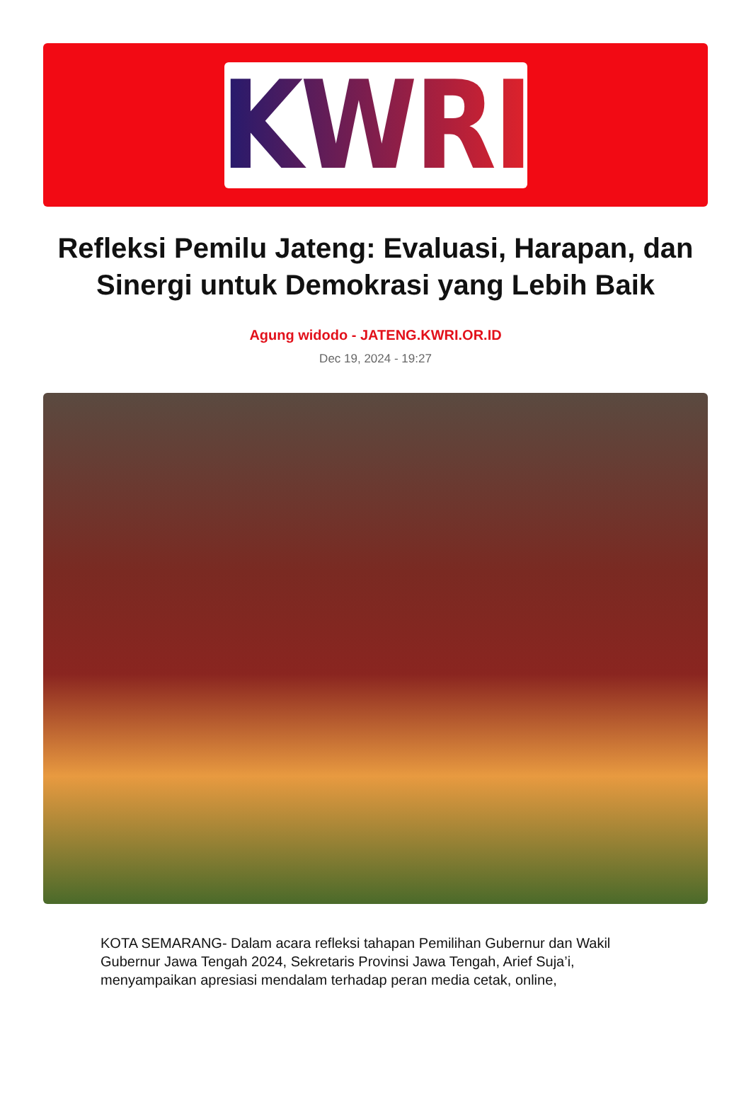KWRI
Refleksi Pemilu Jateng: Evaluasi, Harapan, dan Sinergi untuk Demokrasi yang Lebih Baik
Agung widodo - JATENG.KWRI.OR.ID
Dec 19, 2024 - 19:27
KOTA SEMARANG- Dalam acara refleksi tahapan Pemilihan Gubernur dan Wakil Gubernur Jawa Tengah 2024, Sekretaris Provinsi Jawa Tengah, Arief Suja’i, menyampaikan apresiasi mendalam terhadap peran media cetak, online,